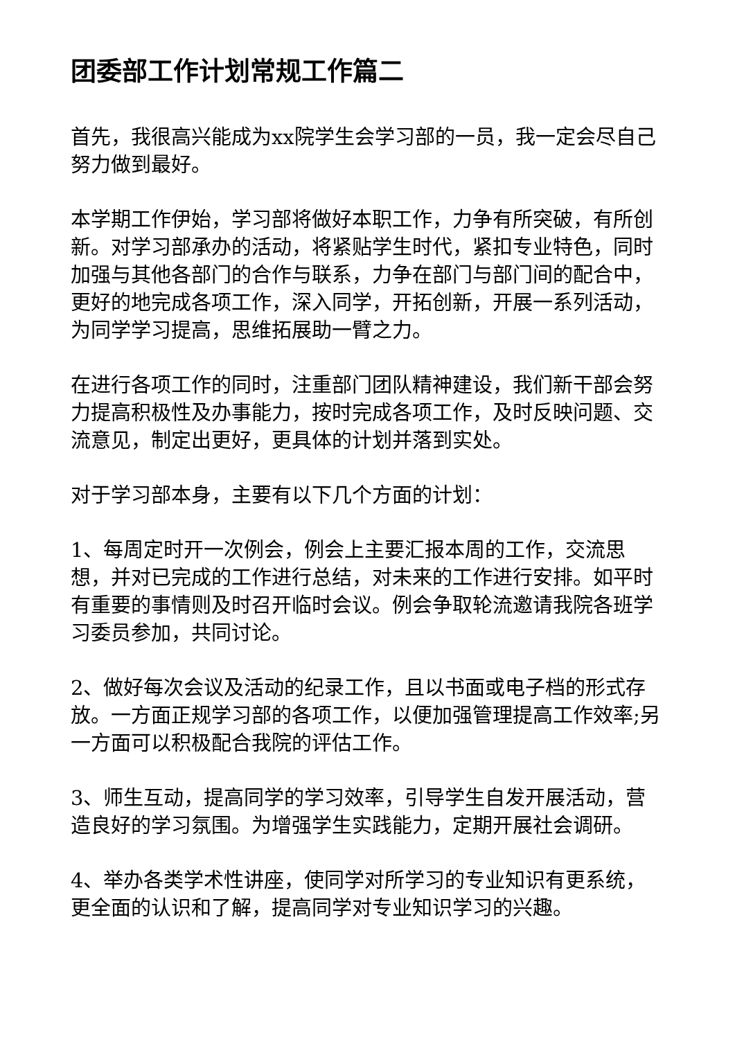团委部工作计划常规工作篇二
首先，我很高兴能成为xx院学生会学习部的一员，我一定会尽自己努力做到最好。
本学期工作伊始，学习部将做好本职工作，力争有所突破，有所创新。对学习部承办的活动，将紧贴学生时代，紧扣专业特色，同时加强与其他各部门的合作与联系，力争在部门与部门间的配合中，更好的地完成各项工作，深入同学，开拓创新，开展一系列活动，为同学学习提高，思维拓展助一臂之力。
在进行各项工作的同时，注重部门团队精神建设，我们新干部会努力提高积极性及办事能力，按时完成各项工作，及时反映问题、交流意见，制定出更好，更具体的计划并落到实处。
对于学习部本身，主要有以下几个方面的计划：
1、每周定时开一次例会，例会上主要汇报本周的工作，交流思想，并对已完成的工作进行总结，对未来的工作进行安排。如平时有重要的事情则及时召开临时会议。例会争取轮流邀请我院各班学习委员参加，共同讨论。
2、做好每次会议及活动的纪录工作，且以书面或电子档的形式存放。一方面正规学习部的各项工作，以便加强管理提高工作效率;另一方面可以积极配合我院的评估工作。
3、师生互动，提高同学的学习效率，引导学生自发开展活动，营造良好的学习氛围。为增强学生实践能力，定期开展社会调研。
4、举办各类学术性讲座，使同学对所学习的专业知识有更系统，更全面的认识和了解，提高同学对专业知识学习的兴趣。